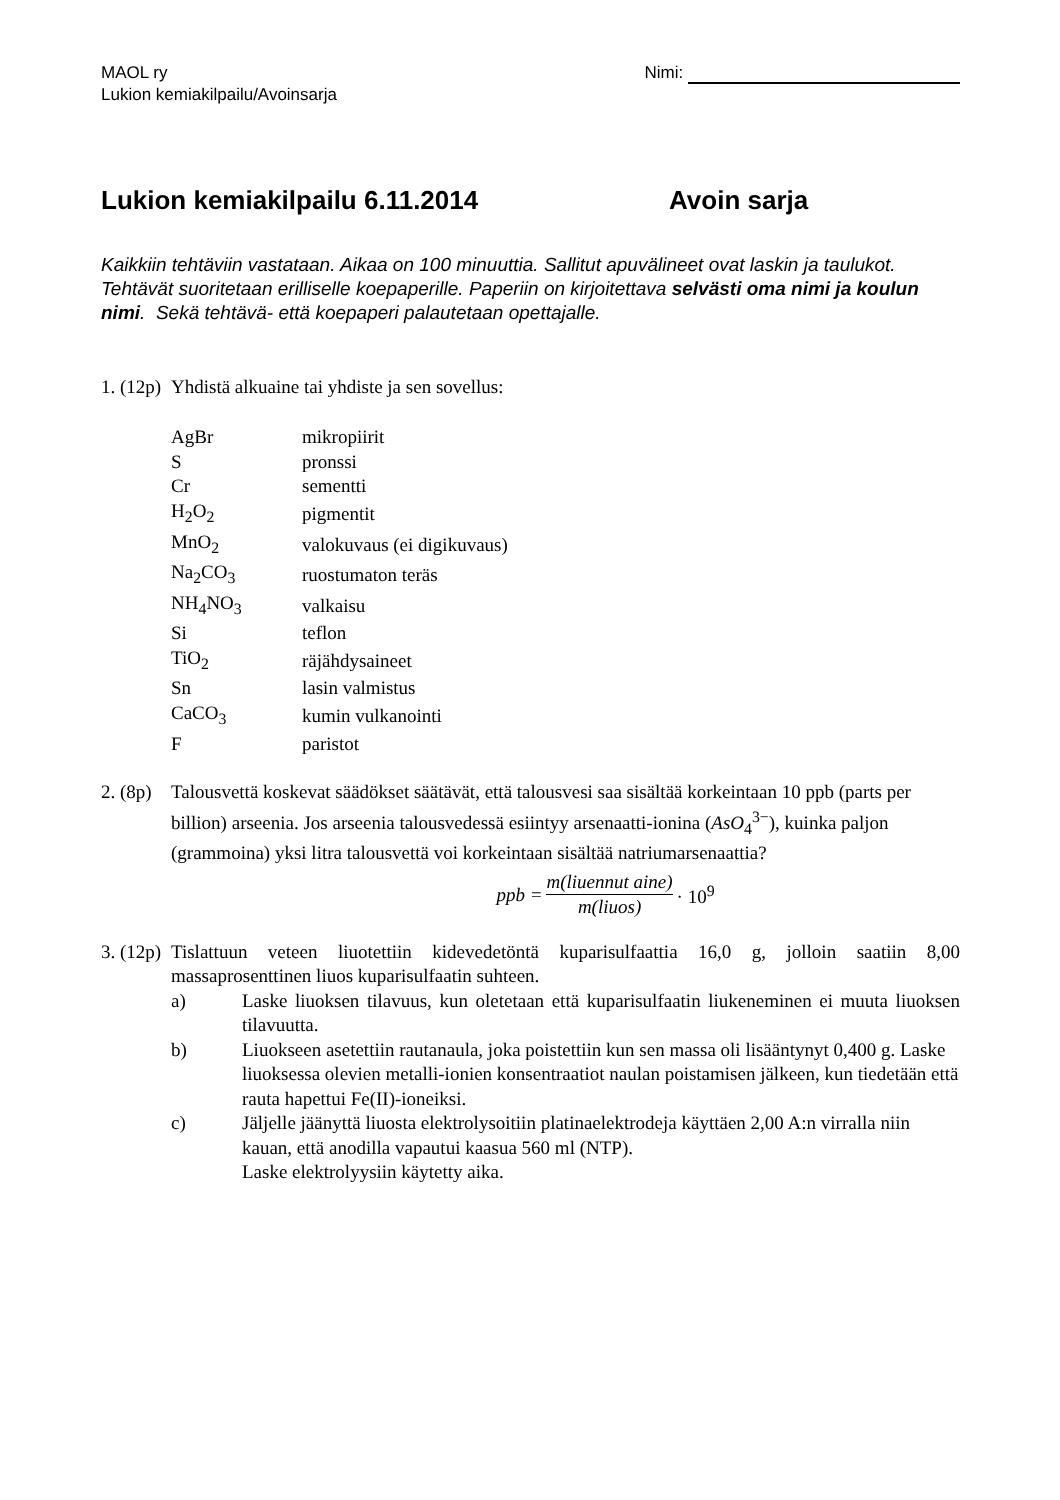MAOL ry
Lukion kemiakilpailu/Avoinsarja
Nimi:
Lukion kemiakilpailu 6.11.2014 Avoin sarja
Kaikkiin tehtäviin vastataan. Aikaa on 100 minuuttia. Sallitut apuvälineet ovat laskin ja taulukot. Tehtävät suoritetaan erilliselle koepaperille. Paperiin on kirjoitettava selvästi oma nimi ja koulun nimi. Sekä tehtävä- että koepaperi palautetaan opettajalle.
1. (12p)
Yhdistä alkuaine tai yhdiste ja sen sovellus:
| AgBr | mikropiirit |
| S | pronssi |
| Cr | sementti |
| H<sub>2</sub>O<sub>2</sub> | pigmentit |
| MnO<sub>2</sub> | valokuvaus (ei digikuvaus) |
| Na<sub>2</sub>CO<sub>3</sub> | ruostumaton teräs |
| NH<sub>4</sub>NO<sub>3</sub> | valkaisu |
| Si | teflon |
| TiO<sub>2</sub> | räjähdysaineet |
| Sn | lasin valmistus |
| CaCO<sub>3</sub> | kumin vulkanointi |
| F | paristot |
2. (8p)
Talousvettä koskevat säädökset säätävät, että talousvesi saa sisältää korkeintaan 10 ppb (parts per billion) arseenia. Jos arseenia talousvedessä esiintyy arsenaatti-ionina (AsO<sub>4</sub><sup>3−</sup>), kuinka paljon (grammoina) yksi litra talousvettä voi korkeintaan sisältää natriumarsenaattia?
ppb = m(liuennut aine) m(liuos) · 10<sup>9</sup>
3. (12p)
Tislattuun veteen liuotettiin kidevedetöntä kuparisulfaattia 16,0 g, jolloin saatiin 8,00 massaprosenttinen liuos kuparisulfaatin suhteen.
a) Laske liuoksen tilavuus, kun oletetaan että kuparisulfaatin liukeneminen ei muuta liuoksen tilavuutta.
b) Liuokseen asetettiin rautanaula, joka poistettiin kun sen massa oli lisääntynyt 0,400 g. Laske liuoksessa olevien metalli-ionien konsentraatiot naulan poistamisen jälkeen, kun tiedetään että rauta hapettui Fe(II)-ioneiksi.
c) Jäljelle jäänyttä liuosta elektrolysoitiin platinaelektrodeja käyttäen 2,00 A:n virralla niin kauan, että anodilla vapautui kaasua 560 ml (NTP).
Laske elektrolyysiin käytetty aika.